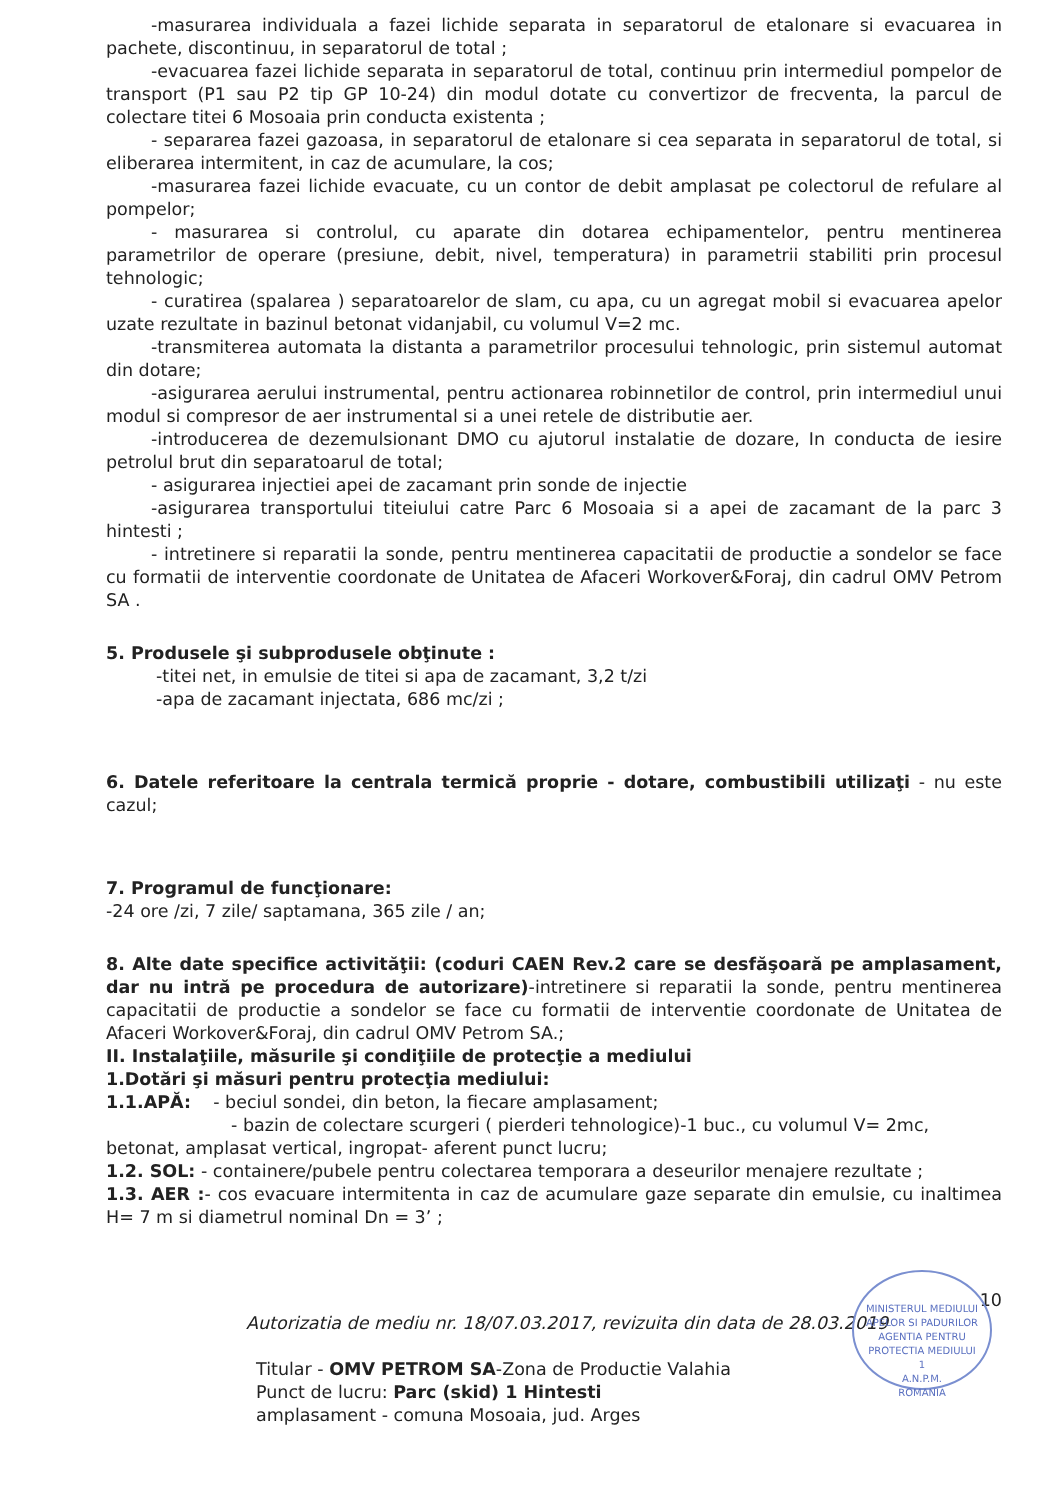-masurarea individuala a fazei lichide separata in separatorul de etalonare si evacuarea in pachete, discontinuu, in separatorul de total ;
-evacuarea fazei lichide separata in separatorul de total, continuu prin intermediul pompelor de transport (P1 sau P2 tip GP 10-24) din modul dotate cu convertizor de frecventa, la parcul de colectare titei 6 Mosoaia prin conducta existenta ;
- separarea fazei gazoasa, in separatorul de etalonare si cea separata in separatorul de total, si eliberarea intermitent, in caz de acumulare, la cos;
-masurarea fazei lichide evacuate, cu un contor de debit amplasat pe colectorul de refulare al pompelor;
- masurarea si controlul, cu aparate din dotarea echipamentelor, pentru mentinerea parametrilor de operare (presiune, debit, nivel, temperatura) in parametrii stabiliti prin procesul tehnologic;
- curatirea (spalarea ) separatoarelor de slam, cu apa, cu un agregat mobil si evacuarea apelor uzate rezultate in bazinul betonat vidanjabil, cu volumul V=2 mc.
-transmiterea automata la distanta a parametrilor procesului tehnologic, prin sistemul automat din dotare;
-asigurarea aerului instrumental, pentru actionarea robinnetilor de control, prin intermediul unui modul si compresor de aer instrumental si a unei retele de distributie aer.
-introducerea de dezemulsionant DMO cu ajutorul instalatie de dozare, In conducta de iesire petrolul brut din separatoarul de total;
- asigurarea injectiei apei de zacamant prin sonde de injectie
-asigurarea transportului titeiului catre Parc 6 Mosoaia si a apei de zacamant de la parc 3 hintesti ;
- intretinere si reparatii la sonde, pentru mentinerea capacitatii de productie a sondelor se face cu formatii de interventie coordonate de Unitatea de Afaceri Workover&Foraj, din cadrul OMV Petrom SA .
5. Produsele şi subprodusele obţinute :
-titei net, in emulsie de titei si apa de zacamant, 3,2 t/zi
-apa de zacamant injectata, 686 mc/zi ;
6. Datele referitoare la centrala termică proprie - dotare, combustibili utilizaţi - nu este cazul;
7. Programul de funcţionare:
-24 ore /zi, 7 zile/ saptamana, 365 zile / an;
8. Alte date specifice activităţii: (coduri CAEN Rev.2 care se desfăşoară pe amplasament, dar nu intră pe procedura de autorizare)-intretinere si reparatii la sonde, pentru mentinerea capacitatii de productie a sondelor se face cu formatii de interventie coordonate de Unitatea de Afaceri Workover&Foraj, din cadrul OMV Petrom SA.;
II. Instalaţiile, măsurile şi condiţiile de protecţie a mediului
1.Dotări şi măsuri pentru protecţia mediului:
1.1.APĂ: - beciul sondei, din beton, la fiecare amplasament;
- bazin de colectare scurgeri ( pierderi tehnologice)-1 buc., cu volumul V= 2mc,
betonat, amplasat vertical, ingropat- aferent punct lucru;
1.2. SOL: - containere/pubele pentru colectarea temporara a deseurilor menajere rezultate ;
1.3. AER :- cos evacuare intermitenta in caz de acumulare gaze separate din emulsie, cu inaltimea H= 7 m si diametrul nominal Dn = 3’ ;
10
Autorizatia de mediu nr. 18/07.03.2017, revizuita din data de 28.03.2019
Titular - OMV PETROM SA-Zona de Productie Valahia
Punct de lucru: Parc (skid) 1 Hintesti
amplasament - comuna Mosoaia, jud. Arges
MINISTERUL MEDIULUI APELOR SI PADURILOR
AGENTIA PENTRU PROTECTIA MEDIULUI
1
A.N.P.M.
ROMANIA